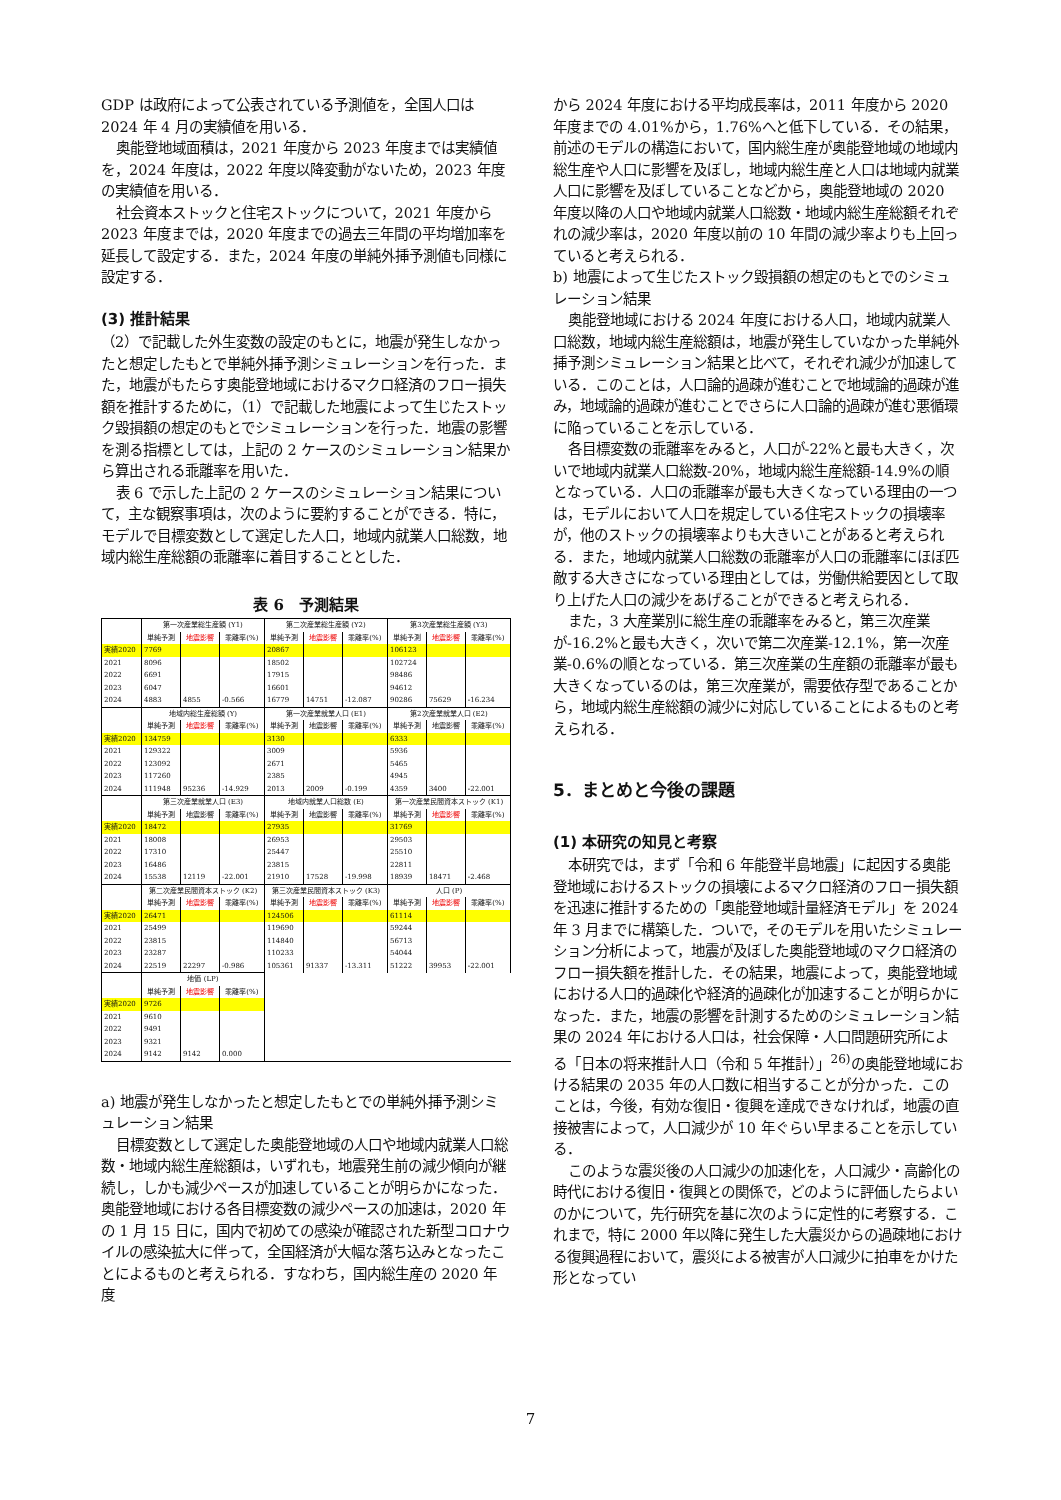GDP は政府によって公表されている予測値を，全国人口は 2024 年 4 月の実績値を用いる．
奥能登地域面積は，2021 年度から 2023 年度までは実績値を，2024 年度は，2022 年度以降変動がないため，2023 年度の実績値を用いる．
社会資本ストックと住宅ストックについて，2021 年度から 2023 年度までは，2020 年度までの過去三年間の平均増加率を延長して設定する．また，2024 年度の単純外挿予測値も同様に設定する．
(3) 推計結果
（2）で記載した外生変数の設定のもとに，地震が発生しなかったと想定したもとで単純外挿予測シミュレーションを行った．また，地震がもたらす奥能登地域におけるマクロ経済のフロー損失額を推計するために，（1）で記載した地震によって生じたストック毀損額の想定のもとでシミュレーションを行った．地震の影響を測る指標としては，上記の 2 ケースのシミュレーション結果から算出される乖離率を用いた．
表 6 で示した上記の 2 ケースのシミュレーション結果について，主な観察事項は，次のように要約することができる．特に，モデルで目標変数として選定した人口，地域内就業人口総数，地域内総生産総額の乖離率に着目することとした．
表 6　予測結果
| | 第一次産業総生産額 (Y1) | | | 第二次産業総生産額 (Y2) | | | 第3次産業総生産額 (Y3) | | |
| --- | --- | --- | --- | --- | --- | --- | --- | --- | --- |
| | 単純予測 | 地震影響 | 乖離率(%) | 単純予測 | 地震影響 | 乖離率(%) | 単純予測 | 地震影響 | 乖離率(%) |
| 実績2020 | 7769 | | | 20867 | | | 106123 | | |
| 2021 | 8096 | | | 18502 | | | 102724 | | |
| 2022 | 6691 | | | 17915 | | | 98486 | | |
| 2023 | 6047 | | | 16601 | | | 94612 | | |
| 2024 | 4883 | 4855 | -0.566 | 16779 | 14751 | -12.087 | 90286 | 75629 | -16.234 |
| | 地域内総生産総額 (Y) | | | 第一次産業就業人口 (E1) | | | 第2次産業就業人口 (E2) | | |
| | 単純予測 | 地震影響 | 乖離率(%) | 単純予測 | 地震影響 | 乖離率(%) | 単純予測 | 地震影響 | 乖離率(%) |
| 実績2020 | 134759 | | | 3130 | | | 6333 | | |
| 2021 | 129322 | | | 3009 | | | 5936 | | |
| 2022 | 123092 | | | 2671 | | | 5465 | | |
| 2023 | 117260 | | | 2385 | | | 4945 | | |
| 2024 | 111948 | 95236 | -14.929 | 2013 | 2009 | -0.199 | 4359 | 3400 | -22.001 |
| | 第三次産業就業人口 (E3) | | | 地域内就業人口総数 (E) | | | 第一次産業民間資本ストック (K1) | | |
| | 単純予測 | 地震影響 | 乖離率(%) | 単純予測 | 地震影響 | 乖離率(%) | 単純予測 | 地震影響 | 乖離率(%) |
| 実績2020 | 18472 | | | 27935 | | | 31769 | | |
| 2021 | 18008 | | | 26953 | | | 29503 | | |
| 2022 | 17310 | | | 25447 | | | 25510 | | |
| 2023 | 16486 | | | 23815 | | | 22811 | | |
| 2024 | 15538 | 12119 | -22.001 | 21910 | 17528 | -19.998 | 18939 | 18471 | -2.468 |
| | 第二次産業民間資本ストック (K2) | | | 第三次産業民間資本ストック (K3) | | | 人口 (P) | | |
| | 単純予測 | 地震影響 | 乖離率(%) | 単純予測 | 地震影響 | 乖離率(%) | 単純予測 | 地震影響 | 乖離率(%) |
| 実績2020 | 26471 | | | 124506 | | | 61114 | | |
| 2021 | 25499 | | | 119690 | | | 59244 | | |
| 2022 | 23815 | | | 114840 | | | 56713 | | |
| 2023 | 23287 | | | 110233 | | | 54044 | | |
| 2024 | 22519 | 22297 | -0.986 | 105361 | 91337 | -13.311 | 51222 | 39953 | -22.001 |
| | 地価 (LP) | | | | | | | | |
| | 単純予測 | 地震影響 | 乖離率(%) | | | | | | |
| 実績2020 | 9726 | | | | | | | | |
| 2021 | 9610 | | | | | | | | |
| 2022 | 9491 | | | | | | | | |
| 2023 | 9321 | | | | | | | | |
| 2024 | 9142 | 9142 | 0.000 | | | | | | |
a) 地震が発生しなかったと想定したもとでの単純外挿予測シミュレーション結果
目標変数として選定した奥能登地域の人口や地域内就業人口総数・地域内総生産総額は，いずれも，地震発生前の減少傾向が継続し，しかも減少ペースが加速していることが明らかになった．奥能登地域における各目標変数の減少ペースの加速は，2020 年の 1 月 15 日に，国内で初めての感染が確認された新型コロナウイルの感染拡大に伴って，全国経済が大幅な落ち込みとなったことによるものと考えられる．すなわち，国内総生産の 2020 年度
から 2024 年度における平均成長率は，2011 年度から 2020 年度までの 4.01%から，1.76%へと低下している．その結果，前述のモデルの構造において，国内総生産が奥能登地域の地域内総生産や人口に影響を及ぼし，地域内総生産と人口は地域内就業人口に影響を及ぼしていることなどから，奥能登地域の 2020 年度以降の人口や地域内就業人口総数・地域内総生産総額それぞれの減少率は，2020 年度以前の 10 年間の減少率よりも上回っていると考えられる．
b) 地震によって生じたストック毀損額の想定のもとでのシミュレーション結果
奥能登地域における 2024 年度における人口，地域内就業人口総数，地域内総生産総額は，地震が発生していなかった単純外挿予測シミュレーション結果と比べて，それぞれ減少が加速している．このことは，人口論的過疎が進むことで地域論的過疎が進み，地域論的過疎が進むことでさらに人口論的過疎が進む悪循環に陥っていることを示している．
各目標変数の乖離率をみると，人口が-22%と最も大きく，次いで地域内就業人口総数-20%，地域内総生産総額-14.9%の順となっている．人口の乖離率が最も大きくなっている理由の一つは，モデルにおいて人口を規定している住宅ストックの損壊率が，他のストックの損壊率よりも大きいことがあると考えられる．また，地域内就業人口総数の乖離率が人口の乖離率にほぼ匹敵する大きさになっている理由としては，労働供給要因として取り上げた人口の減少をあげることができると考えられる．
また，3 大産業別に総生産の乖離率をみると，第三次産業が-16.2%と最も大きく，次いで第二次産業-12.1%，第一次産業-0.6%の順となっている．第三次産業の生産額の乖離率が最も大きくなっているのは，第三次産業が，需要依存型であることから，地域内総生産総額の減少に対応していることによるものと考えられる．
5．まとめと今後の課題
(1) 本研究の知見と考察
本研究では，まず「令和 6 年能登半島地震」に起因する奥能登地域におけるストックの損壊によるマクロ経済のフロー損失額を迅速に推計するための「奥能登地域計量経済モデル」を 2024 年 3 月までに構築した．ついで，そのモデルを用いたシミュレーション分析によって，地震が及ぼした奥能登地域のマクロ経済のフロー損失額を推計した．その結果，地震によって，奥能登地域における人口的過疎化や経済的過疎化が加速することが明らかになった．また，地震の影響を計測するためのシミュレーション結果の 2024 年における人口は，社会保障・人口問題研究所による「日本の将来推計人口（令和 5 年推計）」<sup>26)</sup>の奥能登地域における結果の 2035 年の人口数に相当することが分かった．このことは，今後，有効な復旧・復興を達成できなければ，地震の直接被害によって，人口減少が 10 年ぐらい早まることを示している．
このような震災後の人口減少の加速化を，人口減少・高齢化の時代における復旧・復興との関係で，どのように評価したらよいのかについて，先行研究を基に次のように定性的に考察する．これまで，特に 2000 年以降に発生した大震災からの過疎地における復興過程において，震災による被害が人口減少に拍車をかけた形となってい
7